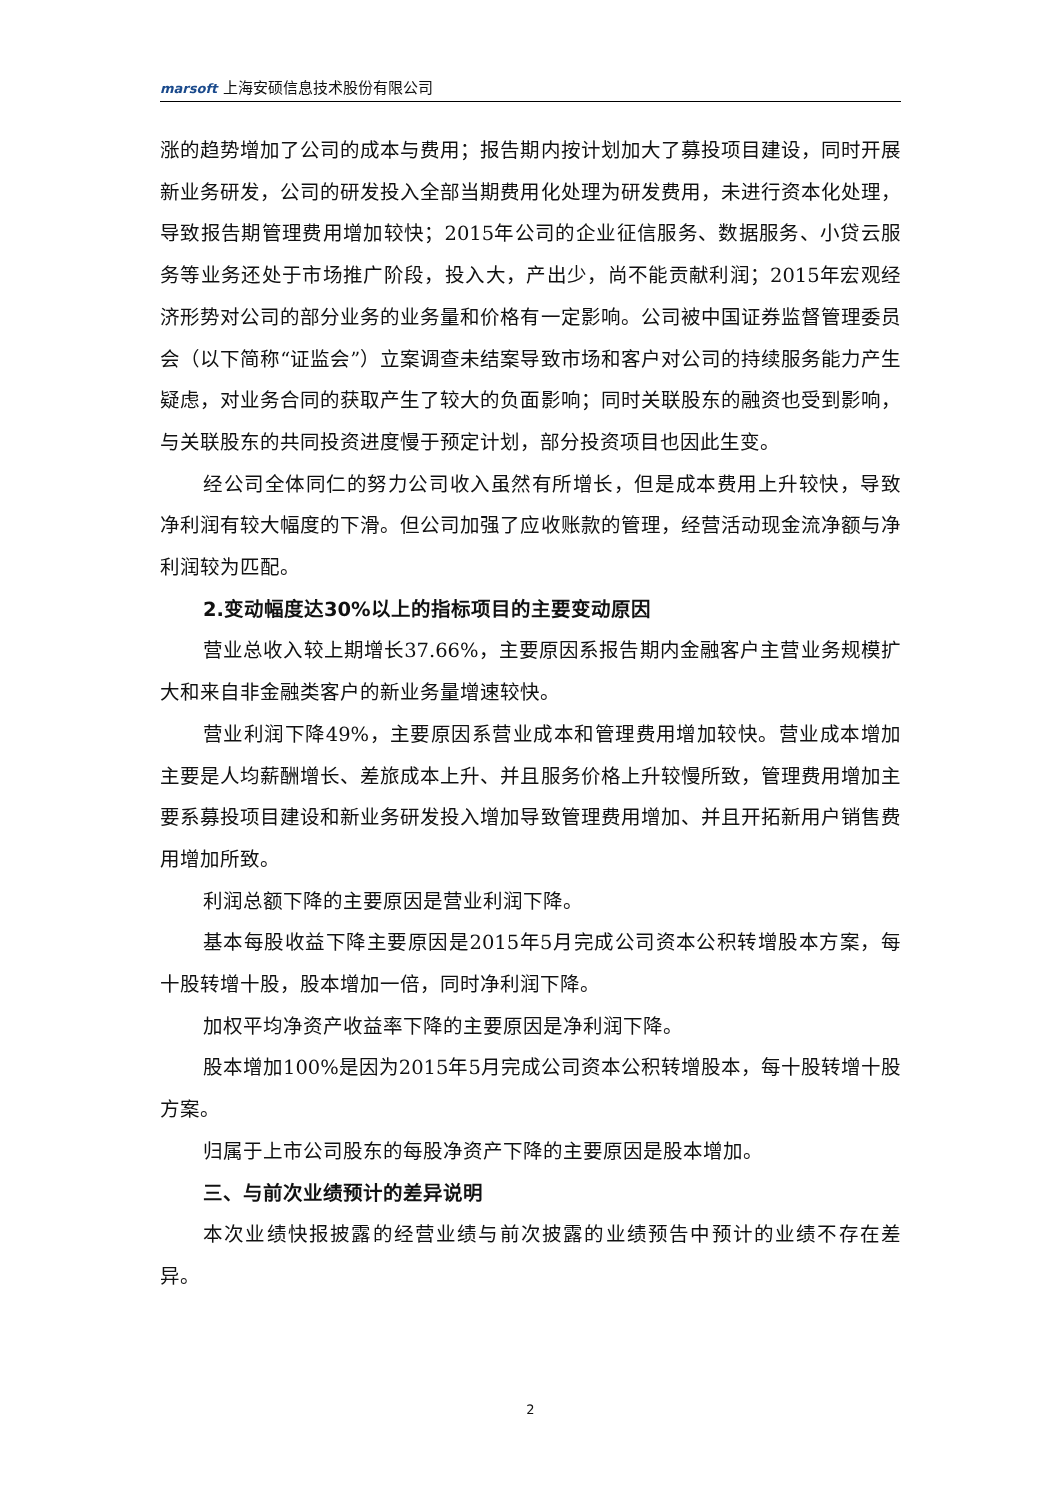marsoft 上海安硕信息技术股份有限公司
涨的趋势增加了公司的成本与费用；报告期内按计划加大了募投项目建设，同时开展新业务研发，公司的研发投入全部当期费用化处理为研发费用，未进行资本化处理，导致报告期管理费用增加较快；2015年公司的企业征信服务、数据服务、小贷云服务等业务还处于市场推广阶段，投入大，产出少，尚不能贡献利润；2015年宏观经济形势对公司的部分业务的业务量和价格有一定影响。公司被中国证券监督管理委员会（以下简称“证监会”）立案调查未结案导致市场和客户对公司的持续服务能力产生疑虑，对业务合同的获取产生了较大的负面影响；同时关联股东的融资也受到影响，与关联股东的共同投资进度慢于预定计划，部分投资项目也因此生变。
经公司全体同仁的努力公司收入虽然有所增长，但是成本费用上升较快，导致净利润有较大幅度的下滑。但公司加强了应收账款的管理，经营活动现金流净额与净利润较为匹配。
2.变动幅度达30%以上的指标项目的主要变动原因
营业总收入较上期增长37.66%，主要原因系报告期内金融客户主营业务规模扩大和来自非金融类客户的新业务量增速较快。
营业利润下降49%，主要原因系营业成本和管理费用增加较快。营业成本增加主要是人均薪酬增长、差旅成本上升、并且服务价格上升较慢所致，管理费用增加主要系募投项目建设和新业务研发投入增加导致管理费用增加、并且开拓新用户销售费用增加所致。
利润总额下降的主要原因是营业利润下降。
基本每股收益下降主要原因是2015年5月完成公司资本公积转增股本方案，每十股转增十股，股本增加一倍，同时净利润下降。
加权平均净资产收益率下降的主要原因是净利润下降。
股本增加100%是因为2015年5月完成公司资本公积转增股本，每十股转增十股方案。
归属于上市公司股东的每股净资产下降的主要原因是股本增加。
三、与前次业绩预计的差异说明
本次业绩快报披露的经营业绩与前次披露的业绩预告中预计的业绩不存在差异。
2